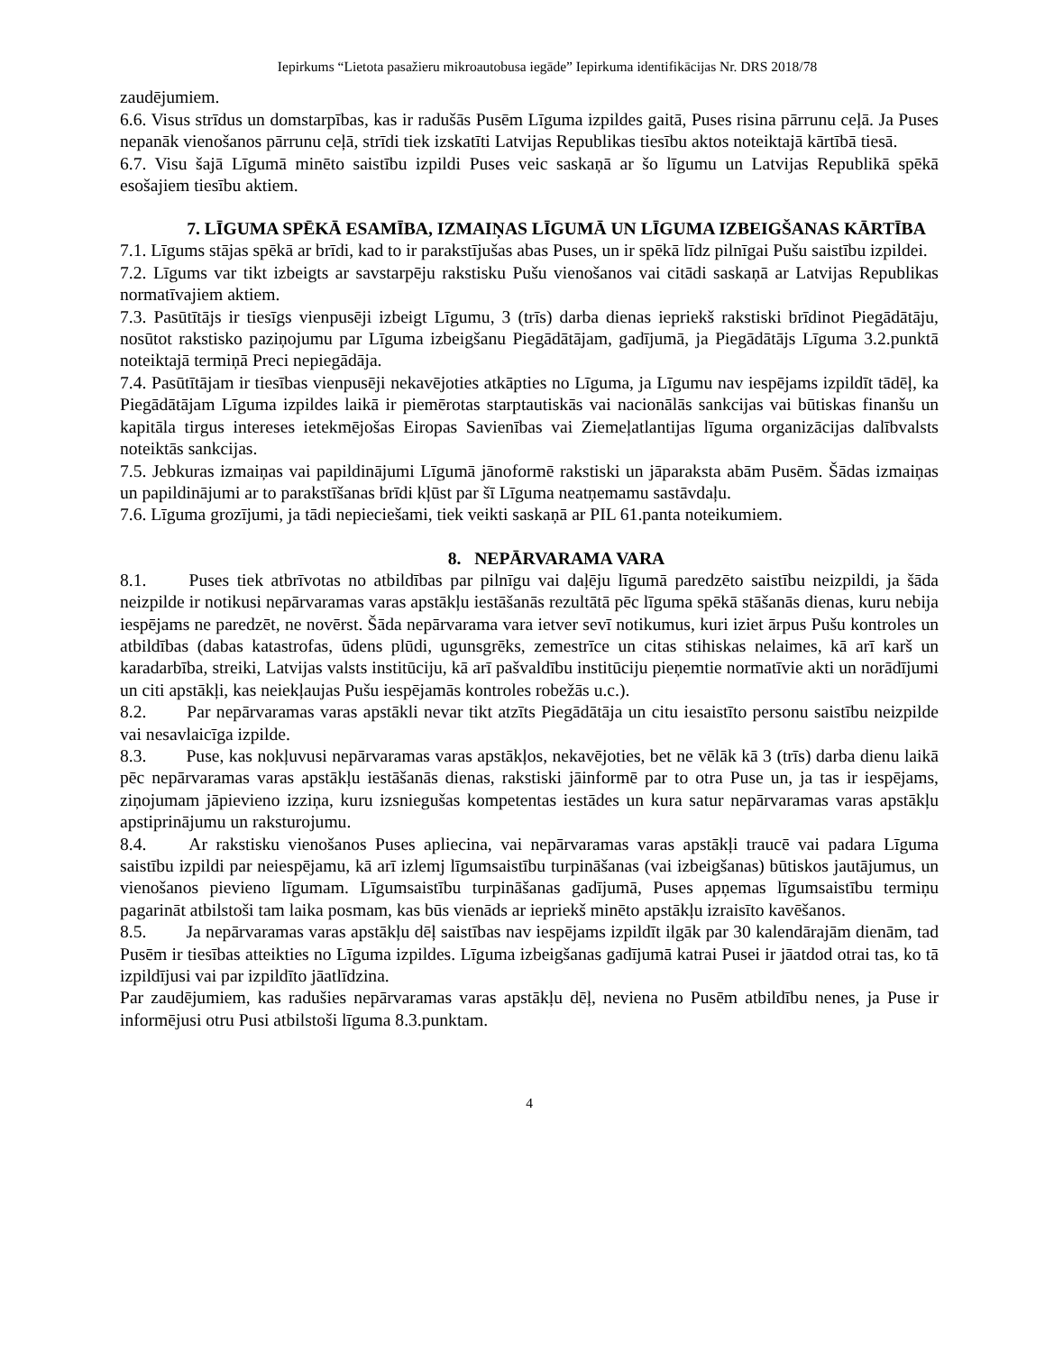Iepirkums “Lietota pasažieru mikroautobusa iegāde” Iepirkuma identifikācijas Nr. DRS 2018/78
zaudējumiem.
6.6. Visus strīdus un domstarpības, kas ir radušās Pusēm Līguma izpildes gaitā, Puses risina pārrunu ceļā. Ja Puses nepanāk vienošanos pārrunu ceļā, strīdi tiek izskatīti Latvijas Republikas tiesību aktos noteiktajā kārtībā tiesā.
6.7. Visu šajā Līgumā minēto saistību izpildi Puses veic saskaņā ar šo līgumu un Latvijas Republikā spēkā esošajiem tiesību aktiem.
7. LĪGUMA SPĒKĀ ESAMĪBA, IZMAIŅAS LĪGUMĀ UN LĪGUMA IZBEIGŠANAS KĀRTĪBA
7.1. Līgums stājas spēkā ar brīdi, kad to ir parakstījušas abas Puses, un ir spēkā līdz pilnīgai Pušu saistību izpildei.
7.2. Līgums var tikt izbeigts ar savstarpēju rakstisku Pušu vienošanos vai citādi saskaņā ar Latvijas Republikas normatīvajiem aktiem.
7.3. Pasūtītājs ir tiesīgs vienpusēji izbeigt Līgumu, 3 (trīs) darba dienas iepriekš rakstiski brīdinot Piegādātāju, nosūtot rakstisko paziņojumu par Līguma izbeigšanu Piegādātājam, gadījumā, ja Piegādātājs Līguma 3.2.punktā noteiktajā termiņā Preci nepiegādāja.
7.4. Pasūtītājam ir tiesības vienpusēji nekavējoties atkāpties no Līguma, ja Līgumu nav iespējams izpildīt tādēļ, ka Piegādātājam Līguma izpildes laikā ir piemērotas starptautiskās vai nacionālās sankcijas vai būtiskas finanšu un kapitāla tirgus intereses ietekmējošas Eiropas Savienības vai Ziemeļatlantijas līguma organizācijas dalībvalsts noteiktās sankcijas.
7.5. Jebkuras izmaiņas vai papildinājumi Līgumā jānoformē rakstiski un jāparaksta abām Pusēm. Šādas izmaiņas un papildinājumi ar to parakstīšanas brīdi kļūst par šī Līguma neatņemamu sastāvdaļu.
7.6. Līguma grozījumi, ja tādi nepieciešami, tiek veikti saskaņā ar PIL 61.panta noteikumiem.
8. NEPĀRVARAMA VARA
8.1. Puses tiek atbrīvotas no atbildības par pilnīgu vai daļēju līgumā paredzēto saistību neizpildi, ja šāda neizpilde ir notikusi nepārvaramas varas apstākļu iestāšanās rezultātā pēc līguma spēkā stāšanās dienas, kuru nebija iespējams ne paredzēt, ne novērst. Šāda nepārvarama vara ietver sevī notikumus, kuri iziet ārpus Pušu kontroles un atbildības (dabas katastrofas, ūdens plūdi, ugunsgrēks, zemestrīce un citas stihiskas nelaimes, kā arī karš un karadarbība, streiki, Latvijas valsts institūciju, kā arī pašvaldību institūciju pieņemtie normatīvie akti un norādījumi un citi apstākļi, kas neiekļaujas Pušu iespējamās kontroles robežās u.c.).
8.2. Par nepārvaramas varas apstākli nevar tikt atzīts Piegādātāja un citu iesaistīto personu saistību neizpilde vai nesavlaicīga izpilde.
8.3. Puse, kas nokļuvusi nepārvaramas varas apstākļos, nekavējoties, bet ne vēlāk kā 3 (trīs) darba dienu laikā pēc nepārvaramas varas apstākļu iestāšanās dienas, rakstiski jāinformē par to otra Puse un, ja tas ir iespējams, ziņojumam jāpievieno izziņa, kuru izsniegušas kompetentas iestādes un kura satur nepārvaramas varas apstākļu apstiprinājumu un raksturojumu.
8.4. Ar rakstisku vienošanos Puses apliecina, vai nepārvaramas varas apstākļi traucē vai padara Līguma saistību izpildi par neiespējamu, kā arī izlemj līgumsaistību turpināšanas (vai izbeigšanas) būtiskos jautājumus, un vienošanos pievieno līgumam. Līgumsaistību turpināšanas gadījumā, Puses apņemas līgumsaistību termiņu pagarināt atbilstoši tam laika posmam, kas būs vienāds ar iepriekš minēto apstākļu izraisīto kavēšanos.
8.5. Ja nepārvaramas varas apstākļu dēļ saistības nav iespējams izpildīt ilgāk par 30 kalendārajām dienām, tad Pusēm ir tiesības atteikties no Līguma izpildes. Līguma izbeigšanas gadījumā katrai Pusei ir jāatdod otrai tas, ko tā izpildījusi vai par izpildīto jāatlīdzina.
Par zaudējumiem, kas radušies nepārvaramas varas apstākļu dēļ, neviena no Pusēm atbildību nenes, ja Puse ir informējusi otru Pusi atbilstoši līguma 8.3.punktam.
4